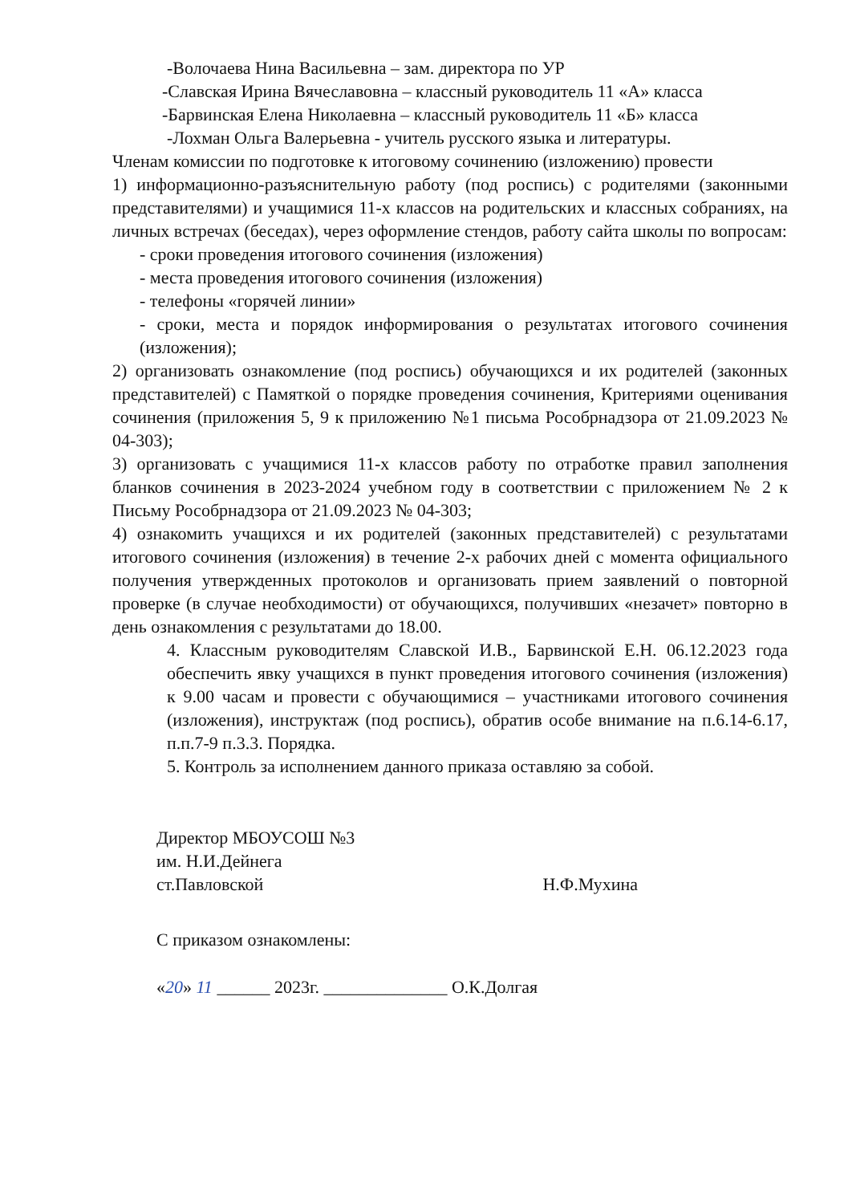-Волочаева Нина Васильевна – зам. директора по УР
-Славская Ирина Вячеславовна – классный руководитель 11 «А» класса
-Барвинская Елена Николаевна – классный руководитель 11 «Б» класса
-Лохман Ольга Валерьевна - учитель русского языка и литературы.
Членам комиссии по подготовке к итоговому сочинению (изложению) провести
1) информационно-разъяснительную работу (под роспись) с родителями (законными представителями) и учащимися 11-х классов на родительских и классных собраниях, на личных встречах (беседах), через оформление стендов, работу сайта школы по вопросам:
- сроки проведения итогового сочинения (изложения)
- места проведения итогового сочинения (изложения)
- телефоны «горячей линии»
- сроки, места и порядок информирования о результатах итогового сочинения (изложения);
2) организовать ознакомление (под роспись) обучающихся и их родителей (законных представителей) с Памяткой о порядке проведения сочинения, Критериями оценивания сочинения (приложения 5, 9 к приложению №1 письма Рособрнадзора от 21.09.2023 № 04-303);
3) организовать с учащимися 11-х классов работу по отработке правил заполнения бланков сочинения в 2023-2024 учебном году в соответствии с приложением № 2 к Письму Рособрнадзора от 21.09.2023 № 04-303;
4) ознакомить учащихся и их родителей (законных представителей) с результатами итогового сочинения (изложения) в течение 2-х рабочих дней с момента официального получения утвержденных протоколов и организовать прием заявлений о повторной проверке (в случае необходимости) от обучающихся, получивших «незачет» повторно в день ознакомления с результатами до 18.00.
4. Классным руководителям Славской И.В., Барвинской Е.Н. 06.12.2023 года обеспечить явку учащихся в пункт проведения итогового сочинения (изложения) к 9.00 часам и провести с обучающимися – участниками итогового сочинения (изложения), инструктаж (под роспись), обратив особе внимание на п.6.14-6.17, п.п.7-9 п.3.3. Порядка.
5. Контроль за исполнением данного приказа оставляю за собой.
Директор МБОУСОШ №3
им. Н.И.Дейнега
ст.Павловской Н.Ф.Мухина
С приказом ознакомлены:
«20» 11 ______ 2023г. ______________ О.К.Долгая